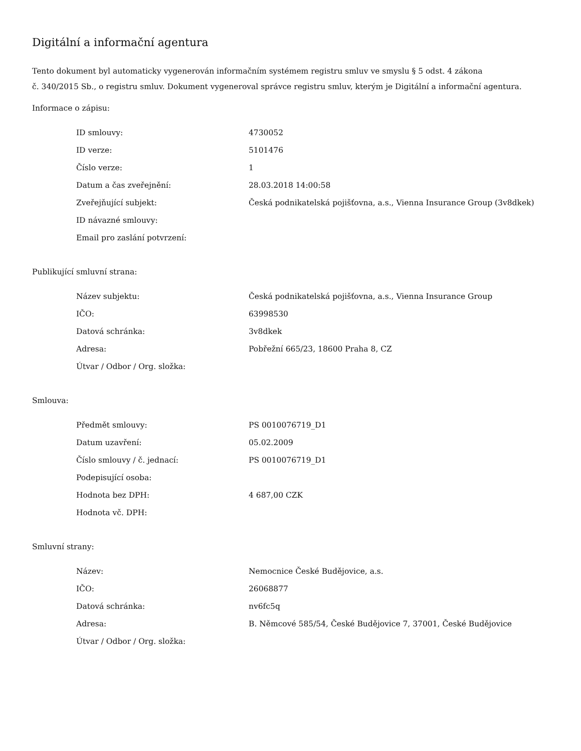Digitální a informační agentura
Tento dokument byl automaticky vygenerován informačním systémem registru smluv ve smyslu § 5 odst. 4 zákona
č. 340/2015 Sb., o registru smluv. Dokument vygeneroval správce registru smluv, kterým je Digitální a informační agentura.
Informace o zápisu:
| ID smlouvy: | 4730052 |
| ID verze: | 5101476 |
| Číslo verze: | 1 |
| Datum a čas zveřejnění: | 28.03.2018 14:00:58 |
| Zveřejňující subjekt: | Česká podnikatelská pojišťovna, a.s., Vienna Insurance Group (3v8dkek) |
| ID návazné smlouvy: | |
| Email pro zaslání potvrzení: | |
Publikující smluvní strana:
| Název subjektu: | Česká podnikatelská pojišťovna, a.s., Vienna Insurance Group |
| IČO: | 63998530 |
| Datová schránka: | 3v8dkek |
| Adresa: | Pobřežní 665/23, 18600 Praha 8, CZ |
| Útvar / Odbor / Org. složka: | |
Smlouva:
| Předmět smlouvy: | PS 0010076719_D1 |
| Datum uzavření: | 05.02.2009 |
| Číslo smlouvy / č. jednací: | PS 0010076719_D1 |
| Podepisující osoba: | |
| Hodnota bez DPH: | 4 687,00 CZK |
| Hodnota vč. DPH: | |
Smluvní strany:
| Název: | Nemocnice České Budějovice, a.s. |
| IČO: | 26068877 |
| Datová schránka: | nv6fc5q |
| Adresa: | B. Němcové 585/54, České Budějovice 7, 37001, České Budějovice |
| Útvar / Odbor / Org. složka: | |